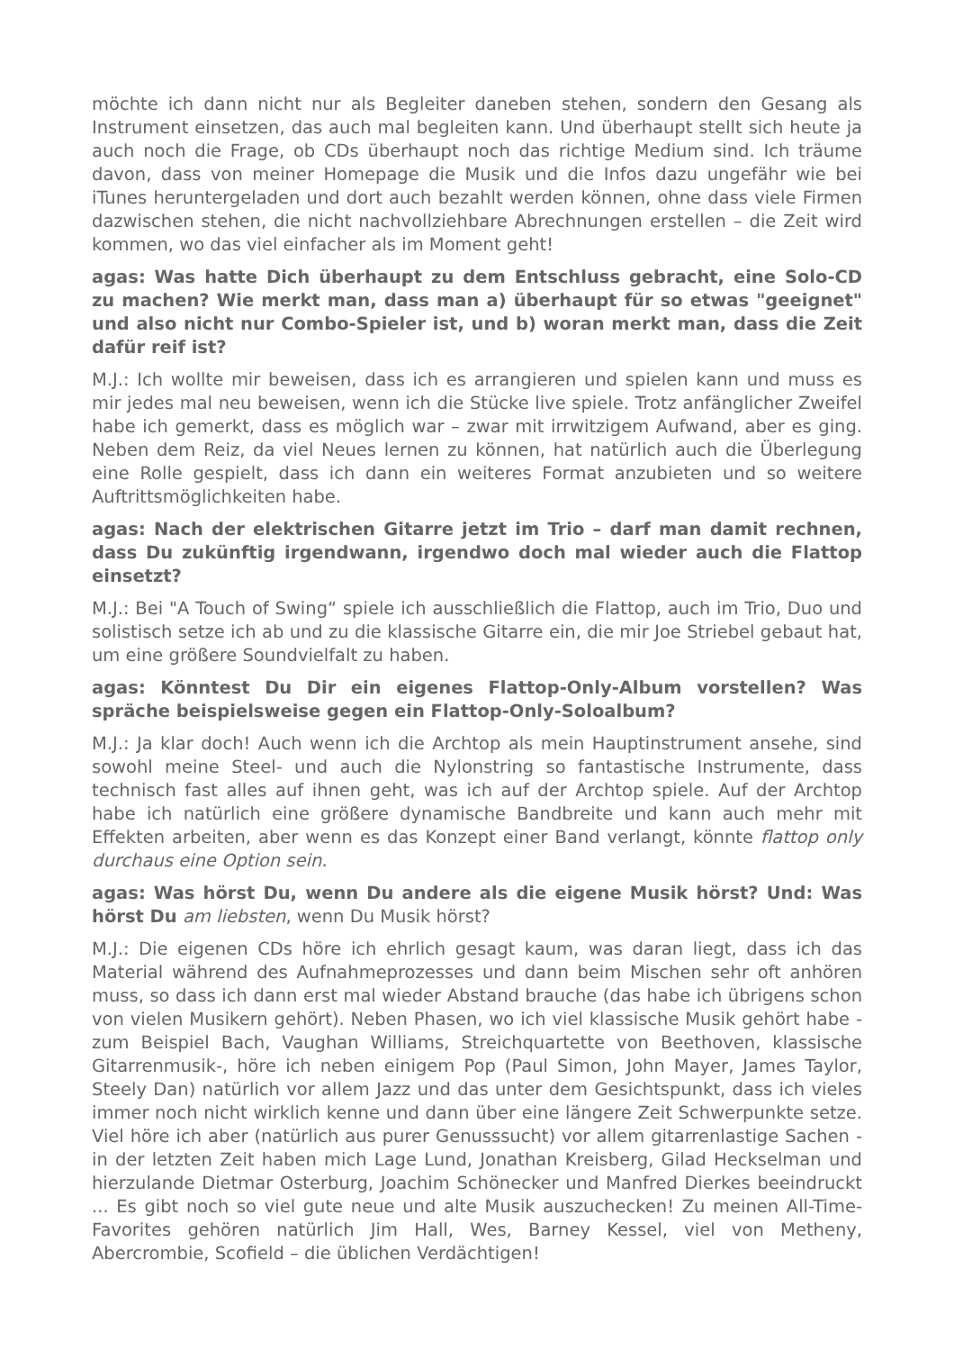möchte ich dann nicht nur als Begleiter daneben stehen, sondern den Gesang als Instrument einsetzen, das auch mal begleiten kann. Und überhaupt stellt sich heute ja auch noch die Frage, ob CDs überhaupt noch das richtige Medium sind. Ich träume davon, dass von meiner Homepage die Musik und die Infos dazu ungefähr wie bei iTunes heruntergeladen und dort auch bezahlt werden können, ohne dass viele Firmen dazwischen stehen, die nicht nachvollziehbare Abrechnungen erstellen – die Zeit wird kommen, wo das viel einfacher als im Moment geht!
agas: Was hatte Dich überhaupt zu dem Entschluss gebracht, eine Solo-CD zu machen? Wie merkt man, dass man a) überhaupt für so etwas "geeignet" und also nicht nur Combo-Spieler ist, und b) woran merkt man, dass die Zeit dafür reif ist?
M.J.: Ich wollte mir beweisen, dass ich es arrangieren und spielen kann und muss es mir jedes mal neu beweisen, wenn ich die Stücke live spiele. Trotz anfänglicher Zweifel habe ich gemerkt, dass es möglich war – zwar mit irrwitzigem Aufwand, aber es ging. Neben dem Reiz, da viel Neues lernen zu können, hat natürlich auch die Überlegung eine Rolle gespielt, dass ich dann ein weiteres Format anzubieten und so weitere Auftrittsmöglichkeiten habe.
agas: Nach der elektrischen Gitarre jetzt im Trio – darf man damit rechnen, dass Du zukünftig irgendwann, irgendwo doch mal wieder auch die Flattop einsetzt?
M.J.: Bei "A Touch of Swing“ spiele ich ausschließlich die Flattop, auch im Trio, Duo und solistisch setze ich ab und zu die klassische Gitarre ein, die mir Joe Striebel gebaut hat, um eine größere Soundvielfalt zu haben.
agas: Könntest Du Dir ein eigenes Flattop-Only-Album vorstellen? Was spräche beispielsweise gegen ein Flattop-Only-Soloalbum?
M.J.: Ja klar doch! Auch wenn ich die Archtop als mein Hauptinstrument ansehe, sind sowohl meine Steel- und auch die Nylonstring so fantastische Instrumente, dass technisch fast alles auf ihnen geht, was ich auf der Archtop spiele. Auf der Archtop habe ich natürlich eine größere dynamische Bandbreite und kann auch mehr mit Effekten arbeiten, aber wenn es das Konzept einer Band verlangt, könnte flattop only durchaus eine Option sein.
agas: Was hörst Du, wenn Du andere als die eigene Musik hörst? Und: Was hörst Du am liebsten, wenn Du Musik hörst?
M.J.: Die eigenen CDs höre ich ehrlich gesagt kaum, was daran liegt, dass ich das Material während des Aufnahmeprozesses und dann beim Mischen sehr oft anhören muss, so dass ich dann erst mal wieder Abstand brauche (das habe ich übrigens schon von vielen Musikern gehört). Neben Phasen, wo ich viel klassische Musik gehört habe - zum Beispiel Bach, Vaughan Williams, Streichquartette von Beethoven, klassische Gitarrenmusik-, höre ich neben einigem Pop (Paul Simon, John Mayer, James Taylor, Steely Dan) natürlich vor allem Jazz und das unter dem Gesichtspunkt, dass ich vieles immer noch nicht wirklich kenne und dann über eine längere Zeit Schwerpunkte setze. Viel höre ich aber (natürlich aus purer Genusssucht) vor allem gitarrenlastige Sachen - in der letzten Zeit haben mich Lage Lund, Jonathan Kreisberg, Gilad Heckselman und hierzulande Dietmar Osterburg, Joachim Schönecker und Manfred Dierkes beeindruckt ... Es gibt noch so viel gute neue und alte Musik auszuchecken! Zu meinen All-Time-Favorites gehören natürlich Jim Hall, Wes, Barney Kessel, viel von Metheny, Abercrombie, Scofield – die üblichen Verdächtigen!